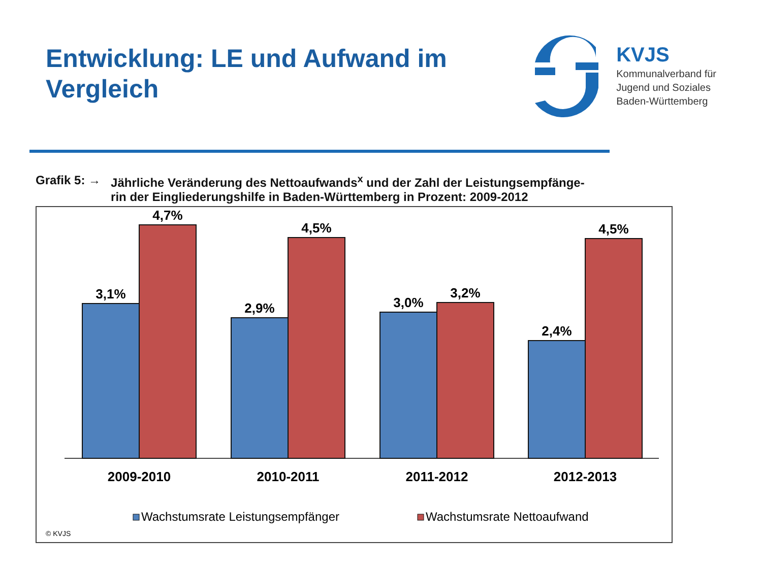Entwicklung: LE und Aufwand im
Vergleich
KVJS
Kommunalverband für
Jugend und Soziales
Baden-Württemberg
Grafik 5: → Jährliche Veränderung des Nettoaufwands<sup>x</sup> und der Zahl der Leistungsempfänge-
rin der Eingliederungshilfe in Baden-Württemberg in Prozent: 2009-2012
3,1%
4,7%
2,9%
4,5%
3,0%
3,2%
2,4%
4,5%
2009-2010
2010-2011
2011-2012
2012-2013
Wachstumsrate Leistungsempfänger
Wachstumsrate Nettoaufwand
© KVJS